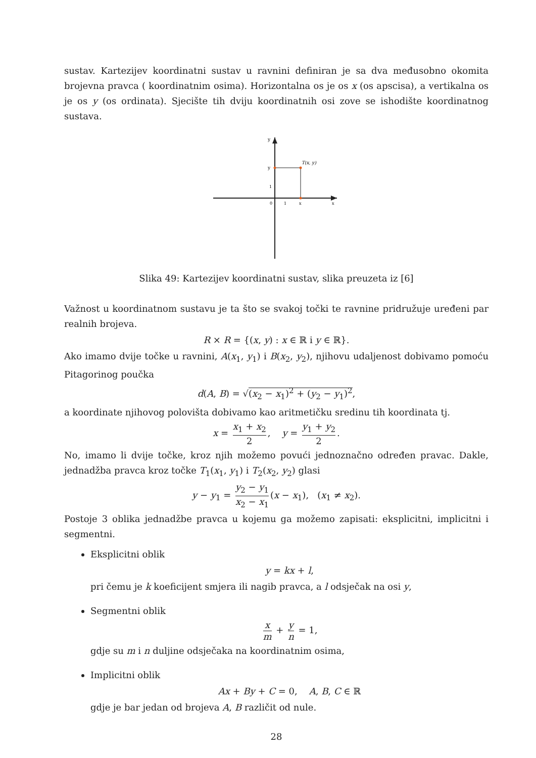sustav. Kartezijev koordinatni sustav u ravnini definiran je sa dva međusobno okomita brojevna pravca ( koordinatnim osima). Horizontalna os je os x (os apscisa), a vertikalna os je os y (os ordinata). Sjecište tih dviju koordinatnih osi zove se ishodište koordinatnog sustava.
T(x, y)
y
y
1
0
1
x
x
Slika 49: Kartezijev koordinatni sustav, slika preuzeta iz [6]
Važnost u koordinatnom sustavu je ta što se svakoj točki te ravnine pridružuje uređeni par realnih brojeva.
R × R = {(x, y) : x ∈ ℝ i y ∈ ℝ}.
Ako imamo dvije točke u ravnini, A(x<sub>1</sub>, y<sub>1</sub>) i B(x<sub>2</sub>, y<sub>2</sub>), njihovu udaljenost dobivamo pomoću Pitagorinog poučka
d(A, B) = √(x<sub>2</sub> − x<sub>1</sub>)<sup>2</sup> + (y<sub>2</sub> − y<sub>1</sub>)<sup>2</sup>,
a koordinate njihovog polovišta dobivamo kao aritmetičku sredinu tih koordinata tj.
x = x<sub>1</sub> + x<sub>2</sub> 2, y = y<sub>1</sub> + y<sub>2</sub> 2.
No, imamo li dvije točke, kroz njih možemo povući jednoznačno određen pravac. Dakle, jednadžba pravca kroz točke T<sub>1</sub>(x<sub>1</sub>, y<sub>1</sub>) i T<sub>2</sub>(x<sub>2</sub>, y<sub>2</sub>) glasi
y − y<sub>1</sub> = y<sub>2</sub> − y<sub>1</sub> x<sub>2</sub> − x<sub>1</sub> (x − x<sub>1</sub>), (x<sub>1</sub> ≠ x<sub>2</sub>).
Postoje 3 oblika jednadžbe pravca u kojemu ga možemo zapisati: eksplicitni, implicitni i segmentni.
Eksplicitni oblik
y = kx + l,
pri čemu je k koeficijent smjera ili nagib pravca, a l odsječak na osi y,
Segmentni oblik
x m + y n = 1,
gdje su m i n duljine odsječaka na koordinatnim osima,
Implicitni oblik
Ax + By + C = 0, A, B, C ∈ ℝ
gdje je bar jedan od brojeva A, B različit od nule.
28